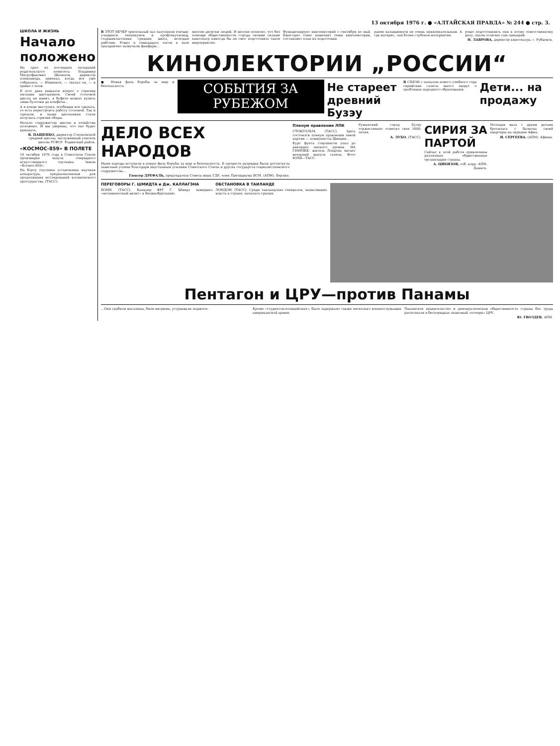13 октября 1976 г. ● «АЛТАЙСКАЯ ПРАВДА» № 244 ● стр. 3.
ШКОЛА И ЖИЗНЬ
Начало положено
На одно из последних заседаний родительского комитета Владимир Митрофанович Шелепов, директор племзавода, приехал, когда все уже собрались. — Извините, — сказал он, — я прямо с поля.
В этот день решался вопрос о горячем питании школьников. Своей столовой школа не имеет, в буфете можно купить лишь булочки да конфеты...
А в конце выступил, пообещав все сделать, то есть перестроить работу столовой. Так и сделали, и наши школьники стали получать горячие обеды.
Начало содружеству школы и хозяйства положено. И мы уверены, что оно будет крепнуть.
В. ПАЩЕНКО, директор Степновской средней школы, заслуженный учитель школы РСФСР. Родинский район.
«КОСМОС-859» В ПОЛЕТЕ
10 октября 1976 года в Советском Союзе произведен запуск очередного искусственного спутника Земли «Космос-859».
На борту спутника установлена научная аппаратура, предназначенная для продолжения исследований космического пространства. (ТАСС).
В ЭТОТ ВЕЧЕР зрительный зал заполнили юноши: учащиеся техникумов и профтехучилищ, старшеклассники средних школ, молодые рабочие. Ровно в семнадцать часов в зале празднично зазвучали фанфары...
многие десятки людей. И вполне понятно, что без помощи общественности города своими силами кинотеатр никогда бы не смог подготовить такое мероприятие.
Функционирует кинолекторий с сентября по май. Ежегодно совет намечает темы кинолектория, составляет план их подготовки.
ранее казавшемуся не очень привлекательным. А где интерес, там более глубокое восприятие.
рошо подготовились они к этому ответственному делу, знали отлично сам сценарий.
Н. ЛАВРОВА, директор кинотеатра. г. Рубцовск.
КИНОЛЕКТОРИИ „РОССИИ“
● Новая фаза борьбы за мир и безопасность
СОБЫТИЯ ЗА РУБЕЖОМ
Не стареет древний Бузэу
В СВЯЗИ с началом нового учебного года сирийские газеты много пишут о проблемах народного образования.
Дети... на продажу
ДЕЛО ВСЕХ НАРОДОВ
Ныне народы вступили в новую фазу борьбы за мир и безопасность. В процессе разрядки были достигнуты заметные успехи благодаря неустанным усилиям Советского Союза и других государств социалистического содружества...
Гюнтер ДРЕФАЛЬ, председатель Совета мира ГДР, член Президиума ВСМ. (АПН). Берлин.
Пленум правления ЛПК
СТОКГОЛЬМ. (ТАСС). Здесь состоялся пленум правления левой партии — коммунисты Швеции...
Курс фунта стерлингов упал до рекордно низкого уровня. НА СНИМКЕ: житель Лондона читает вечерний выпуск газеты. Фото ЮПИ—ТАСС
Румынский город Бузэу торжественно отметил свое 1600-летие.
А. ЛУБО. (ТАСС).
СИРИЯ ЗА ПАРТОЙ
Сейчас к этой работе привлечены различные общественные организации страны.
А. ЦИБИЗОВ, соб. корр. АПН. Дамаск.
Молодая мать с двумя детьми бросилась с балкона своей квартиры на окраине Афин.
И. СЕРГЕЕВА. (АПН). Афины.
ПЕРЕГОВОРЫ Г. ШМИДТА и Дж. КАЛЛАГЭНА
БОНН. (ТАСС). Канцлер ФРГ Г. Шмидт завершил «молниеносный визит» в Великобританию.
ОБСТАНОВКА В ТАИЛАНДЕ
ЛОНДОН. (ТАСС). Среди таиландских генералов, захвативших власть в стране, началась грызня.
Пентагон и ЦРУ—против Панамы
...Они грабили магазины, били витрины, устраивали поджоги.
Кроме «студентов-полицейских», было задержано также несколько военнослужащих американской армии.
Панамское правительство и демократическая общественность страны без труда распознали в беспорядках знакомый «почерк» ЦРУ.
Ю. ГВОЗДЕВ. АПН.